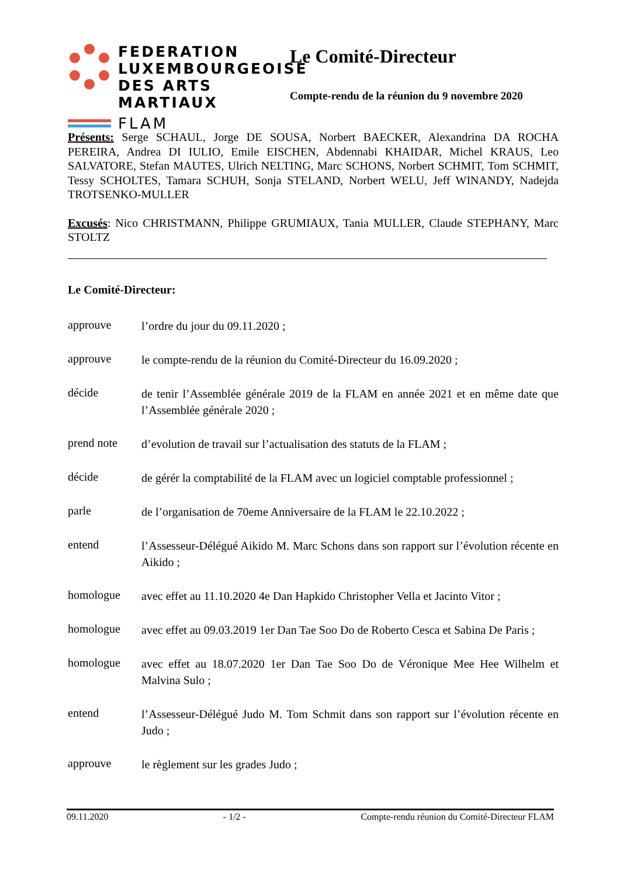FEDERATION
LUXEMBOURGEOISE
DES ARTS MARTIAUX
FLAM
Le Comité-Directeur
Compte-rendu de la réunion du 9 novembre 2020
Présents: Serge SCHAUL, Jorge DE SOUSA, Norbert BAECKER, Alexandrina DA ROCHA PEREIRA, Andrea DI IULIO, Emile EISCHEN, Abdennabi KHAIDAR, Michel KRAUS, Leo SALVATORE, Stefan MAUTES, Ulrich NELTING, Marc SCHONS, Norbert SCHMIT, Tom SCHMIT, Tessy SCHOLTES, Tamara SCHUH, Sonja STELAND, Norbert WELU, Jeff WINANDY, Nadejda TROTSENKO-MULLER
Excusés: Nico CHRISTMANN, Philippe GRUMIAUX, Tania MULLER, Claude STEPHANY, Marc STOLTZ
Le Comité-Directeur:
approuve
l’ordre du jour du 09.11.2020 ;
approuve
le compte-rendu de la réunion du Comité-Directeur du 16.09.2020 ;
décide
de tenir l’Assemblée générale 2019 de la FLAM en année 2021 et en même date que l’Assemblée générale 2020 ;
prend note
d’evolution de travail sur l’actualisation des statuts de la FLAM ;
décide
de gérér la comptabilité de la FLAM avec un logiciel comptable professionnel ;
parle
de l’organisation de 70eme Anniversaire de la FLAM le 22.10.2022 ;
entend
l’Assesseur-Délégué Aikido M. Marc Schons dans son rapport sur l’évolution récente en Aikido ;
homologue
avec effet au 11.10.2020 4e Dan Hapkido Christopher Vella et Jacinto Vitor ;
homologue
avec effet au 09.03.2019 1er Dan Tae Soo Do de Roberto Cesca et Sabina De Paris ;
homologue
avec effet au 18.07.2020 1er Dan Tae Soo Do de Véronique Mee Hee Wilhelm et Malvina Sulo ;
entend
l’Assesseur-Délégué Judo M. Tom Schmit dans son rapport sur l’évolution récente en Judo ;
approuve
le règlement sur les grades Judo ;
09.11.2020 - 1/2 - Compte-rendu réunion du Comité-Directeur FLAM